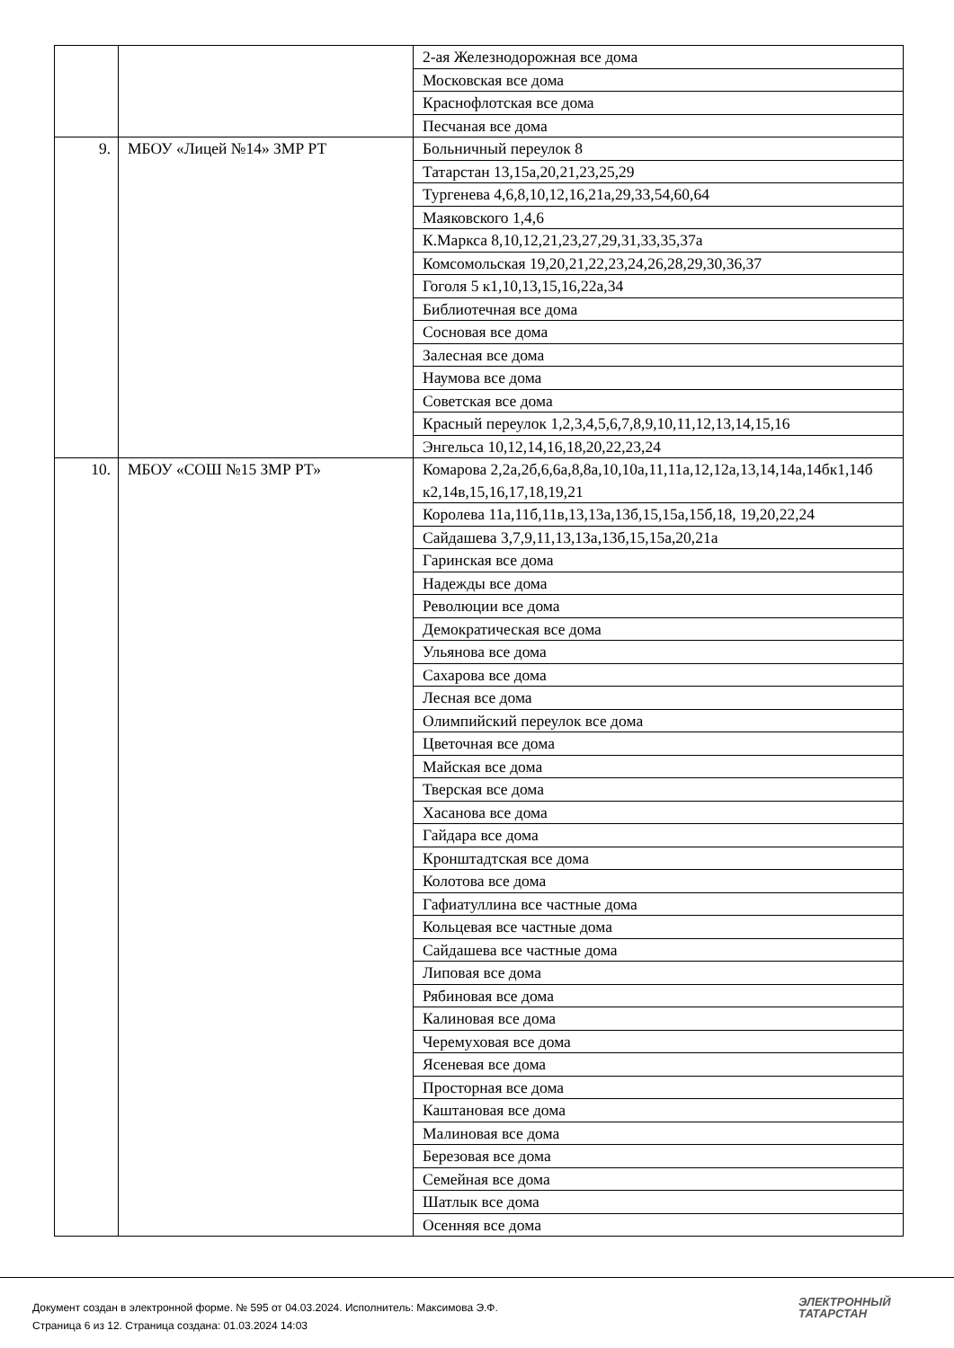| | | 2-ая Железнодорожная все дома |
| | | Московская все дома |
| | | Краснофлотская все дома |
| | | Песчаная все дома |
| 9. | МБОУ «Лицей №14» ЗМР РТ | Больничный переулок 8 |
| | | Татарстан 13,15а,20,21,23,25,29 |
| | | Тургенева 4,6,8,10,12,16,21а,29,33,54,60,64 |
| | | Маяковского 1,4,6 |
| | | К.Маркса 8,10,12,21,23,27,29,31,33,35,37а |
| | | Комсомольская 19,20,21,22,23,24,26,28,29,30,36,37 |
| | | Гоголя 5 к1,10,13,15,16,22а,34 |
| | | Библиотечная все дома |
| | | Сосновая все дома |
| | | Залесная все дома |
| | | Наумова все дома |
| | | Советская все дома |
| | | Красный переулок 1,2,3,4,5,6,7,8,9,10,11,12,13,14,15,16 |
| | | Энгельса 10,12,14,16,18,20,22,23,24 |
| 10. | МБОУ «СОШ №15 ЗМР РТ» | Комарова 2,2а,2б,6,6а,8,8а,10,10а,11,11а,12,12а,13,14,14а,14бк1,14б к2,14в,15,16,17,18,19,21 |
| | | Королева 11а,11б,11в,13,13а,13б,15,15а,15б,18, 19,20,22,24 |
| | | Сайдашева 3,7,9,11,13,13а,13б,15,15а,20,21а |
| | | Гаринская все дома |
| | | Надежды все дома |
| | | Революции все дома |
| | | Демократическая все дома |
| | | Ульянова все дома |
| | | Сахарова все дома |
| | | Лесная все дома |
| | | Олимпийский переулок все дома |
| | | Цветочная все дома |
| | | Майская все дома |
| | | Тверская все дома |
| | | Хасанова все дома |
| | | Гайдара все дома |
| | | Кронштадтская все дома |
| | | Колотова все дома |
| | | Гафиатуллина все частные дома |
| | | Кольцевая все частные дома |
| | | Сайдашева все частные дома |
| | | Липовая все дома |
| | | Рябиновая все дома |
| | | Калиновая все дома |
| | | Черемуховая все дома |
| | | Ясеневая все дома |
| | | Просторная все дома |
| | | Каштановая все дома |
| | | Малиновая все дома |
| | | Березовая все дома |
| | | Семейная все дома |
| | | Шатлык все дома |
| | | Осенняя все дома |
Документ создан в электронной форме. № 595 от 04.03.2024. Исполнитель: Максимова Э.Ф.
Страница 6 из 12. Страница создана: 01.03.2024 14:03
ЭЛЕКТРОННЫЙ
ТАТАРСТАН